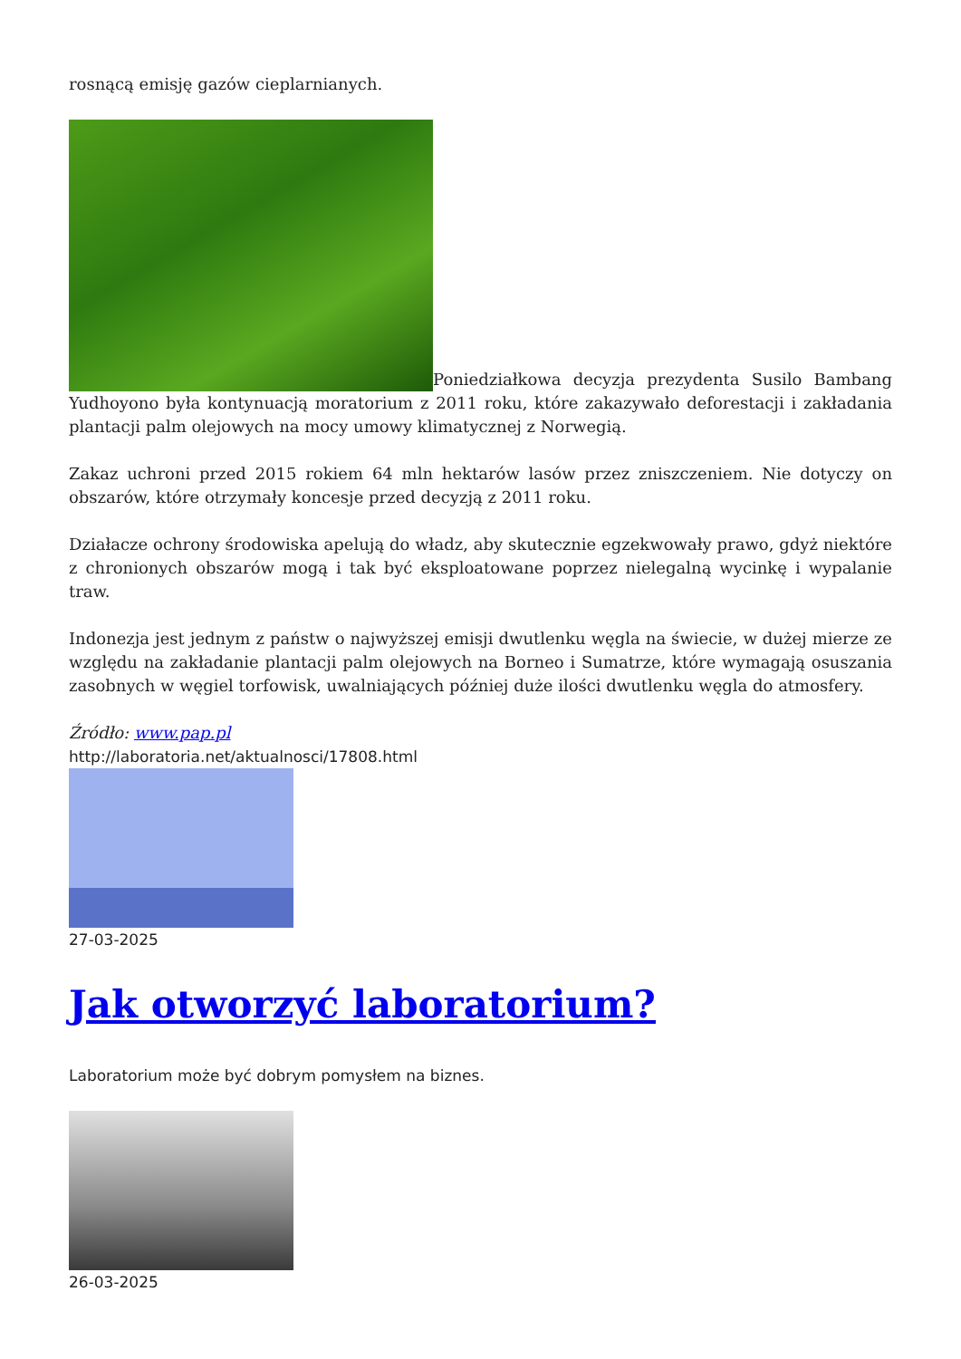rosnącą emisję gazów cieplarnianych.
Poniedziałkowa decyzja prezydenta Susilo Bambang Yudhoyono była kontynuacją moratorium z 2011 roku, które zakazywało deforestacji i zakładania plantacji palm olejowych na mocy umowy klimatycznej z Norwegią.
Zakaz uchroni przed 2015 rokiem 64 mln hektarów lasów przez zniszczeniem. Nie dotyczy on obszarów, które otrzymały koncesje przed decyzją z 2011 roku.
Działacze ochrony środowiska apelują do władz, aby skutecznie egzekwowały prawo, gdyż niektóre z chronionych obszarów mogą i tak być eksploatowane poprzez nielegalną wycinkę i wypalanie traw.
Indonezja jest jednym z państw o najwyższej emisji dwutlenku węgla na świecie, w dużej mierze ze względu na zakładanie plantacji palm olejowych na Borneo i Sumatrze, które wymagają osuszania zasobnych w węgiel torfowisk, uwalniających później duże ilości dwutlenku węgla do atmosfery.
Źródło: www.pap.pl
http://laboratoria.net/aktualnosci/17808.html
27-03-2025
Jak otworzyć laboratorium?
Laboratorium może być dobrym pomysłem na biznes.
26-03-2025